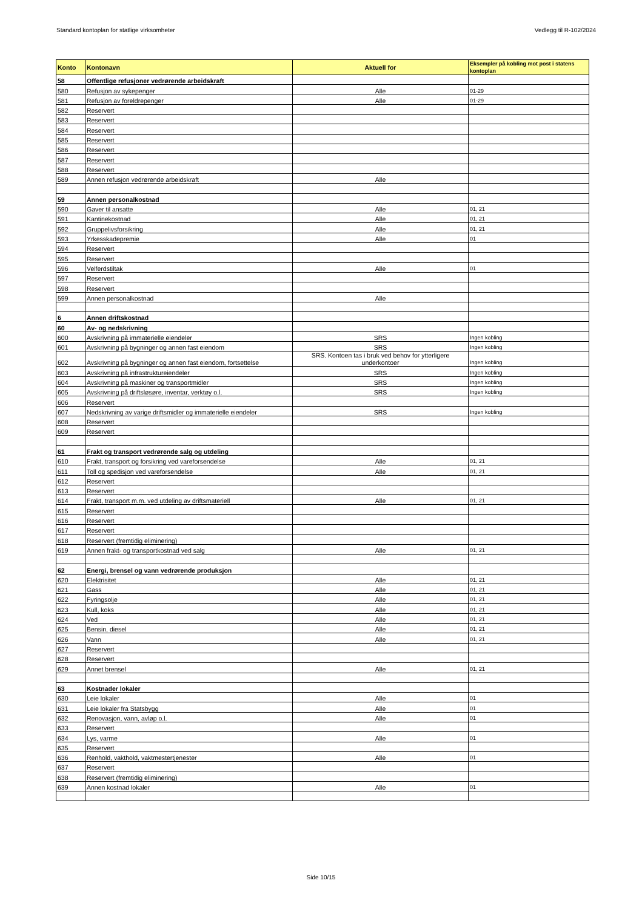Standard kontoplan for statlige virksomheter Vedlegg til R-102/2024
| Konto | Kontonavn | Aktuell for | Eksempler på kobling mot post i statens kontoplan |
| --- | --- | --- | --- |
| 58 | Offentlige refusjoner vedrørende arbeidskraft | | |
| 580 | Refusjon av sykepenger | Alle | 01-29 |
| 581 | Refusjon av foreldrepenger | Alle | 01-29 |
| 582 | Reservert | | |
| 583 | Reservert | | |
| 584 | Reservert | | |
| 585 | Reservert | | |
| 586 | Reservert | | |
| 587 | Reservert | | |
| 588 | Reservert | | |
| 589 | Annen refusjon vedrørende arbeidskraft | Alle | |
| 59 | Annen personalkostnad | | |
| 590 | Gaver til ansatte | Alle | 01, 21 |
| 591 | Kantinekostnad | Alle | 01, 21 |
| 592 | Gruppelivsforsikring | Alle | 01, 21 |
| 593 | Yrkesskadepremie | Alle | 01 |
| 594 | Reservert | | |
| 595 | Reservert | | |
| 596 | Velferdstiltak | Alle | 01 |
| 597 | Reservert | | |
| 598 | Reservert | | |
| 599 | Annen personalkostnad | Alle | |
| 6 | Annen driftskostnad | | |
| 60 | Av- og nedskrivning | | |
| 600 | Avskrivning på immaterielle eiendeler | SRS | Ingen kobling |
| 601 | Avskrivning på bygninger og annen fast eiendom | SRS | Ingen kobling |
| 602 | Avskrivning på bygninger og annen fast eiendom, fortsettelse | SRS. Kontoen tas i bruk ved behov for ytterligere underkontoer | Ingen kobling |
| 603 | Avskrivning på infrastruktureiendeler | SRS | Ingen kobling |
| 604 | Avskrivning på maskiner og transportmidler | SRS | Ingen kobling |
| 605 | Avskrivning på driftsløsøre, inventar, verktøy o.l. | SRS | Ingen kobling |
| 606 | Reservert | | |
| 607 | Nedskrivning av varige driftsmidler og immaterielle eiendeler | SRS | Ingen kobling |
| 608 | Reservert | | |
| 609 | Reservert | | |
| 61 | Frakt og transport vedrørende salg og utdeling | | |
| 610 | Frakt, transport og forsikring ved vareforsendelse | Alle | 01, 21 |
| 611 | Toll og spedisjon ved vareforsendelse | Alle | 01, 21 |
| 612 | Reservert | | |
| 613 | Reservert | | |
| 614 | Frakt, transport m.m. ved utdeling av driftsmateriell | Alle | 01, 21 |
| 615 | Reservert | | |
| 616 | Reservert | | |
| 617 | Reservert | | |
| 618 | Reservert (fremtidig eliminering) | | |
| 619 | Annen frakt- og transportkostnad ved salg | Alle | 01, 21 |
| 62 | Energi, brensel og vann vedrørende produksjon | | |
| 620 | Elektrisitet | Alle | 01, 21 |
| 621 | Gass | Alle | 01, 21 |
| 622 | Fyringsolje | Alle | 01, 21 |
| 623 | Kull, koks | Alle | 01, 21 |
| 624 | Ved | Alle | 01, 21 |
| 625 | Bensin, diesel | Alle | 01, 21 |
| 626 | Vann | Alle | 01, 21 |
| 627 | Reservert | | |
| 628 | Reservert | | |
| 629 | Annet brensel | Alle | 01, 21 |
| 63 | Kostnader lokaler | | |
| 630 | Leie lokaler | Alle | 01 |
| 631 | Leie lokaler fra Statsbygg | Alle | 01 |
| 632 | Renovasjon, vann, avløp o.l. | Alle | 01 |
| 633 | Reservert | | |
| 634 | Lys, varme | Alle | 01 |
| 635 | Reservert | | |
| 636 | Renhold, vakthold, vaktmestertjenester | Alle | 01 |
| 637 | Reservert | | |
| 638 | Reservert (fremtidig eliminering) | | |
| 639 | Annen kostnad lokaler | Alle | 01 |
Side 10/15